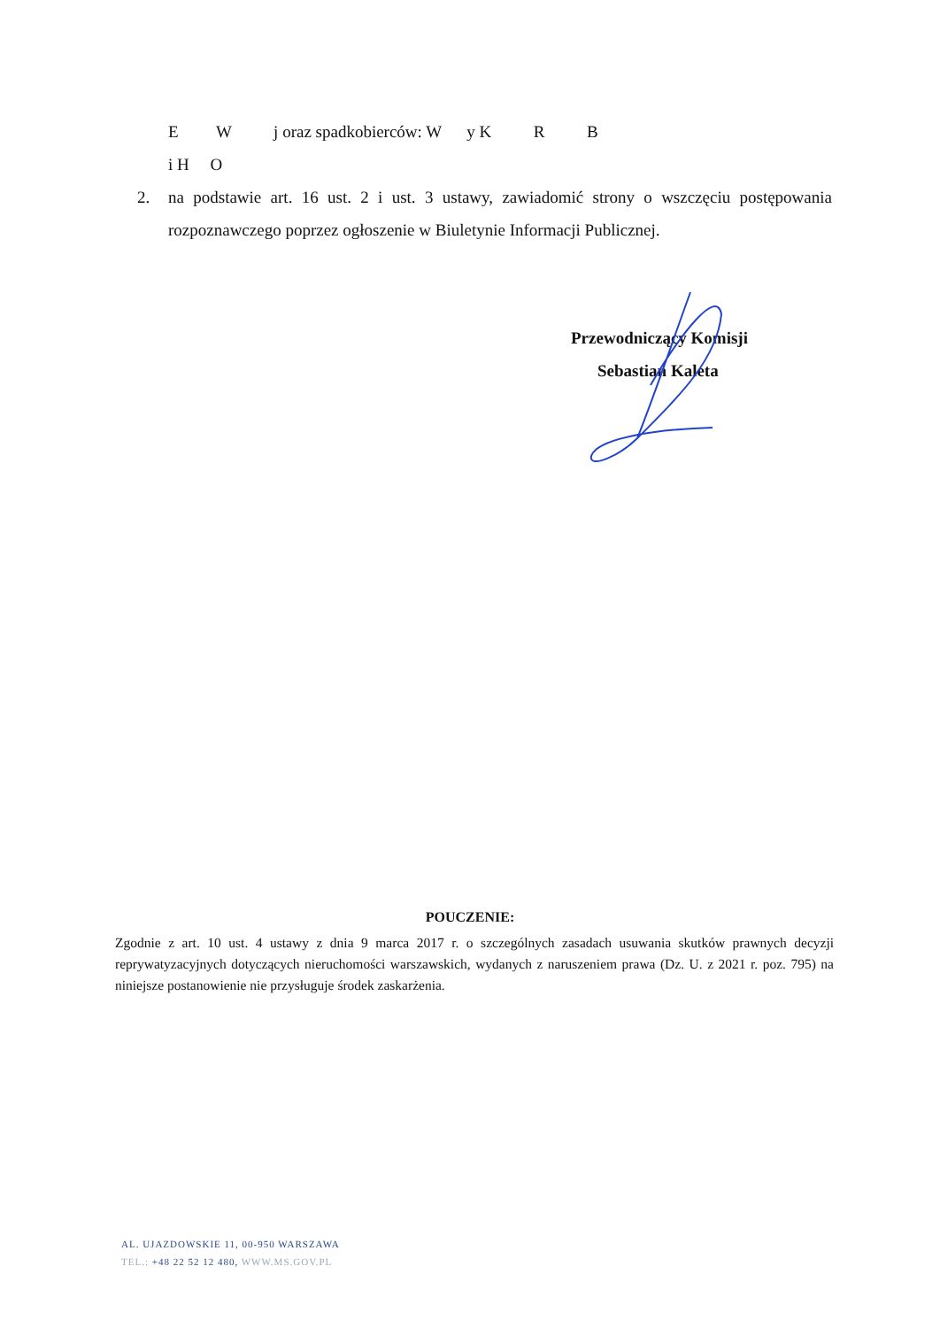E W j oraz spadkobierców: W y K R B
i H O
2. na podstawie art. 16 ust. 2 i ust. 3 ustawy, zawiadomić strony o wszczęciu postępowania rozpoznawczego poprzez ogłoszenie w Biuletynie Informacji Publicznej.
Przewodniczący Komisji
Sebastian Kaleta
POUCZENIE:
Zgodnie z art. 10 ust. 4 ustawy z dnia 9 marca 2017 r. o szczególnych zasadach usuwania skutków prawnych decyzji reprywatyzacyjnych dotyczących nieruchomości warszawskich, wydanych z naruszeniem prawa (Dz. U. z 2021 r. poz. 795) na niniejsze postanowienie nie przysługuje środek zaskarżenia.
AL. UJAZDOWSKIE 11, 00-950 WARSZAWA
TEL.: +48 22 52 12 480, WWW.MS.GOV.PL